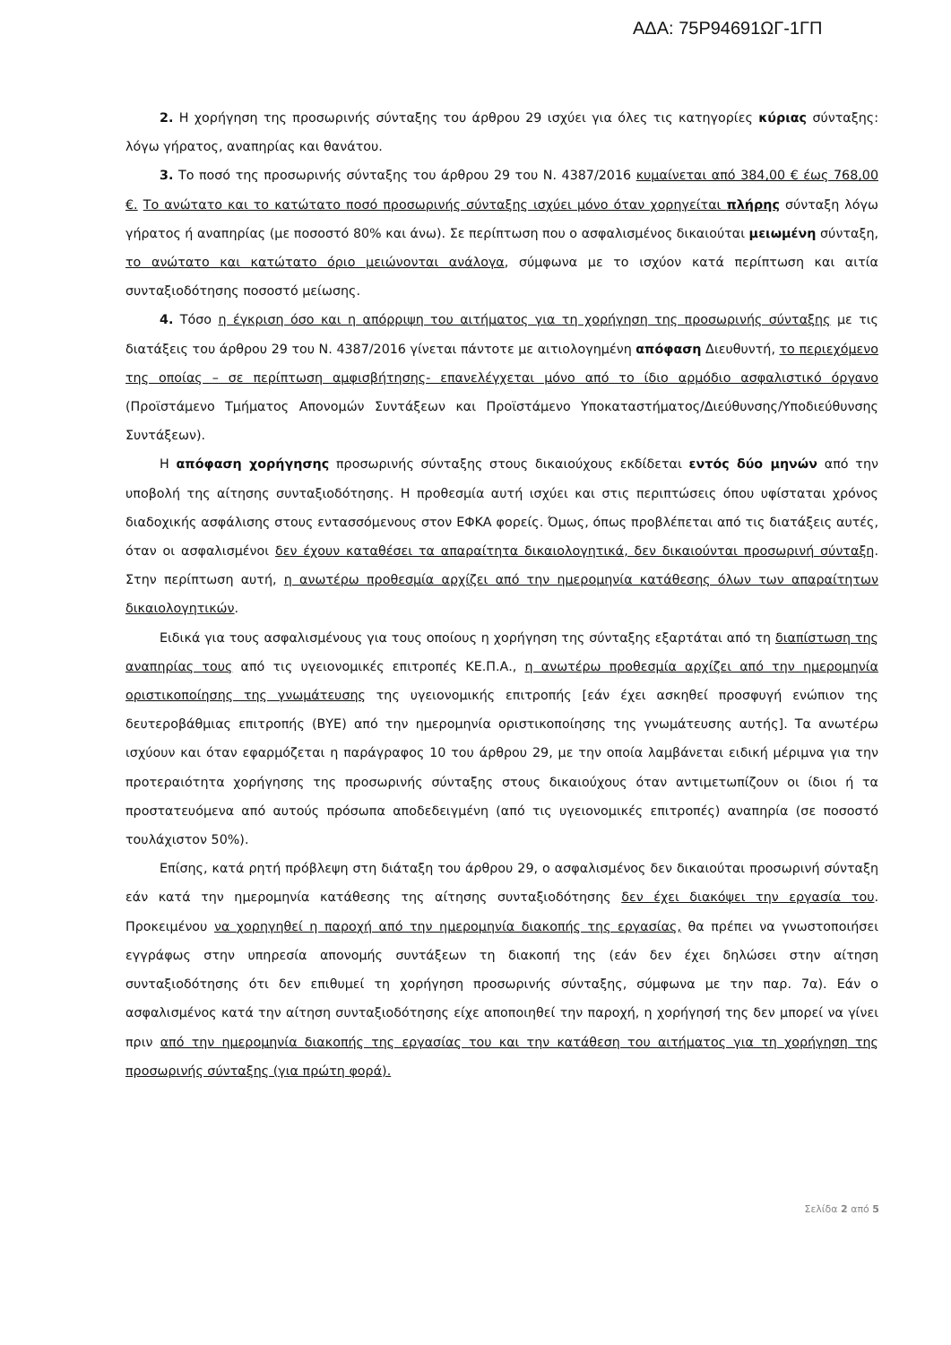ΑΔΑ: 75Ρ94691ΩΓ-1ΓΠ
2. Η χορήγηση της προσωρινής σύνταξης του άρθρου 29 ισχύει για όλες τις κατηγορίες κύριας σύνταξης: λόγω γήρατος, αναπηρίας και θανάτου.
3. Το ποσό της προσωρινής σύνταξης του άρθρου 29 του Ν. 4387/2016 κυμαίνεται από 384,00 € έως 768,00 €. Το ανώτατο και το κατώτατο ποσό προσωρινής σύνταξης ισχύει μόνο όταν χορηγείται πλήρης σύνταξη λόγω γήρατος ή αναπηρίας (με ποσοστό 80% και άνω). Σε περίπτωση που ο ασφαλισμένος δικαιούται μειωμένη σύνταξη, το ανώτατο και κατώτατο όριο μειώνονται ανάλογα, σύμφωνα με το ισχύον κατά περίπτωση και αιτία συνταξιοδότησης ποσοστό μείωσης.
4. Τόσο η έγκριση όσο και η απόρριψη του αιτήματος για τη χορήγηση της προσωρινής σύνταξης με τις διατάξεις του άρθρου 29 του Ν. 4387/2016 γίνεται πάντοτε με αιτιολογημένη απόφαση Διευθυντή, το περιεχόμενο της οποίας – σε περίπτωση αμφισβήτησης- επανελέγχεται μόνο από το ίδιο αρμόδιο ασφαλιστικό όργανο (Προϊστάμενο Τμήματος Απονομών Συντάξεων και Προϊστάμενο Υποκαταστήματος/Διεύθυνσης/Υποδιεύθυνσης Συντάξεων).
Η απόφαση χορήγησης προσωρινής σύνταξης στους δικαιούχους εκδίδεται εντός δύο μηνών από την υποβολή της αίτησης συνταξιοδότησης. Η προθεσμία αυτή ισχύει και στις περιπτώσεις όπου υφίσταται χρόνος διαδοχικής ασφάλισης στους εντασσόμενους στον ΕΦΚΑ φορείς. Όμως, όπως προβλέπεται από τις διατάξεις αυτές, όταν οι ασφαλισμένοι δεν έχουν καταθέσει τα απαραίτητα δικαιολογητικά, δεν δικαιούνται προσωρινή σύνταξη. Στην περίπτωση αυτή, η ανωτέρω προθεσμία αρχίζει από την ημερομηνία κατάθεσης όλων των απαραίτητων δικαιολογητικών.
Ειδικά για τους ασφαλισμένους για τους οποίους η χορήγηση της σύνταξης εξαρτάται από τη διαπίστωση της αναπηρίας τους από τις υγειονομικές επιτροπές ΚΕ.Π.Α., η ανωτέρω προθεσμία αρχίζει από την ημερομηνία οριστικοποίησης της γνωμάτευσης της υγειονομικής επιτροπής [εάν έχει ασκηθεί προσφυγή ενώπιον της δευτεροβάθμιας επιτροπής (ΒΥΕ) από την ημερομηνία οριστικοποίησης της γνωμάτευσης αυτής]. Τα ανωτέρω ισχύουν και όταν εφαρμόζεται η παράγραφος 10 του άρθρου 29, με την οποία λαμβάνεται ειδική μέριμνα για την προτεραιότητα χορήγησης της προσωρινής σύνταξης στους δικαιούχους όταν αντιμετωπίζουν οι ίδιοι ή τα προστατευόμενα από αυτούς πρόσωπα αποδεδειγμένη (από τις υγειονομικές επιτροπές) αναπηρία (σε ποσοστό τουλάχιστον 50%).
Επίσης, κατά ρητή πρόβλεψη στη διάταξη του άρθρου 29, ο ασφαλισμένος δεν δικαιούται προσωρινή σύνταξη εάν κατά την ημερομηνία κατάθεσης της αίτησης συνταξιοδότησης δεν έχει διακόψει την εργασία του. Προκειμένου να χορηγηθεί η παροχή από την ημερομηνία διακοπής της εργασίας, θα πρέπει να γνωστοποιήσει εγγράφως στην υπηρεσία απονομής συντάξεων τη διακοπή της (εάν δεν έχει δηλώσει στην αίτηση συνταξιοδότησης ότι δεν επιθυμεί τη χορήγηση προσωρινής σύνταξης, σύμφωνα με την παρ. 7α). Εάν ο ασφαλισμένος κατά την αίτηση συνταξιοδότησης είχε αποποιηθεί την παροχή, η χορήγησή της δεν μπορεί να γίνει πριν από την ημερομηνία διακοπής της εργασίας του και την κατάθεση του αιτήματος για τη χορήγηση της προσωρινής σύνταξης (για πρώτη φορά).
Σελίδα 2 από 5